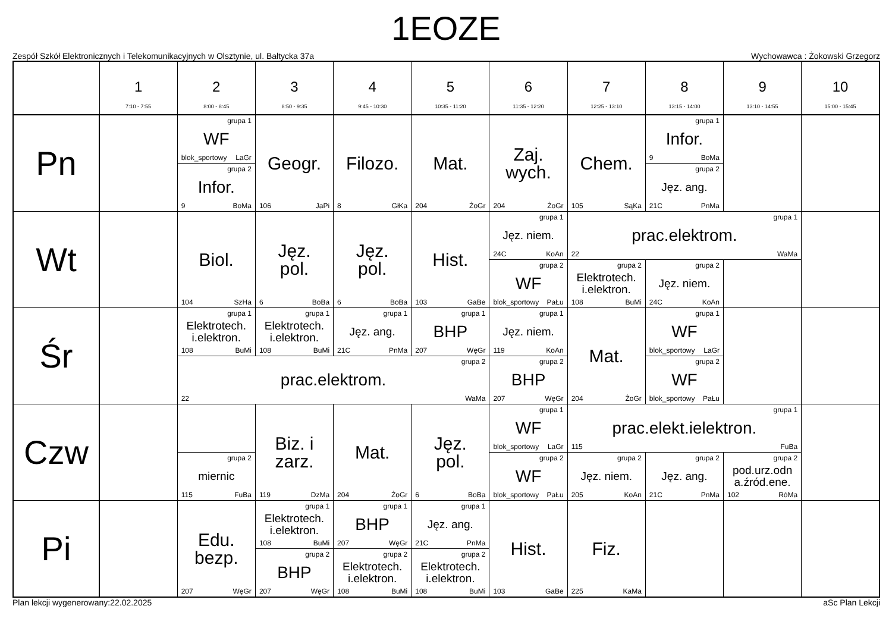1EOZE
Zespół Szkół Elektronicznych i Telekomunikacyjnych w Olsztynie, ul. Bałtycka 37a Wychowawca : Żokowski Grzegorz
| | 1 7:10 - 7:55 | 2 8:00 - 8:45 | 3 8:50 - 9:35 | 4 9:45 - 10:30 | 5 10:35 - 11:20 | 6 11:35 - 12:20 | 7 12:25 - 13:10 | 8 13:15 - 14:00 | 9 13:10 - 14:55 | 10 15:00 - 15:45 |
| --- | --- | --- | --- | --- | --- | --- | --- | --- | --- | --- |
| Pn | | grupa 1 WF blok_sportowy LaGr | Geogr. 106 JaPi | Filozo. 8 GłKa | Mat. 204 ŻoGr | Zaj. wych. 204 ŻoGr | Chem. 105 SąKa | grupa 1 Infor. 9 BoMa | | |
| | | grupa 2 Infor. 9 BoMa | | | | | | grupa 2 Jęz. ang. 21C PnMa | | |
| Wt | | Biol. 104 SzHa | Jęz. pol. 6 BoBa | Jęz. pol. 6 BoBa | Hist. 103 GaBe | grupa 1 Jęz. niem. 24C KoAn | grupa 1 prac.elektrom. 22 WaMa | | | |
| | | | | | | grupa 2 WF blok_sportowy PaŁu | grupa 2 Elektrotech. i.elektron. 108 BuMi | grupa 2 Jęz. niem. 24C KoAn | | |
| Śr | | grupa 1 Elektrotech. i.elektron. 108 BuMi | grupa 1 Elektrotech. i.elektron. 108 BuMi | grupa 1 Jęz. ang. 21C PnMa | grupa 1 BHP 207 WęGr | grupa 1 Jęz. niem. 119 KoAn | Mat. 204 ŻoGr | grupa 1 WF blok_sportowy LaGr | | |
| | | grupa 2 prac.elektrom. 22 WaMa | | | | grupa 2 BHP 207 WęGr | | grupa 2 WF blok_sportowy PaŁu | | |
| Czw | | | Biz. i zarz. 119 DzMa | Mat. 204 ŻoGr | Jęz. pol. 6 BoBa | grupa 1 WF blok_sportowy LaGr | grupa 1 prac.elekt.ielektron. 115 FuBa | | | |
| | | grupa 2 miernic 115 FuBa | | | | grupa 2 WF blok_sportowy PaŁu | grupa 2 Jęz. niem. 205 KoAn | grupa 2 Jęz. ang. 21C PnMa | grupa 2 pod.urz.odn a.źród.ene. 102 RóMa | |
| Pi | | Edu. bezp. 207 WęGr | grupa 1 Elektrotech. i.elektron. 108 BuMi | grupa 1 BHP 207 WęGr | grupa 1 Jęz. ang. 21C PnMa | Hist. 103 GaBe | Fiz. 225 KaMa | | | |
| | | | grupa 2 BHP 207 WęGr | grupa 2 Elektrotech. i.elektron. 108 BuMi | grupa 2 Elektrotech. i.elektron. 108 BuMi | | | | | |
Plan lekcji wygenerowany:22.02.2025 aSc Plan Lekcji